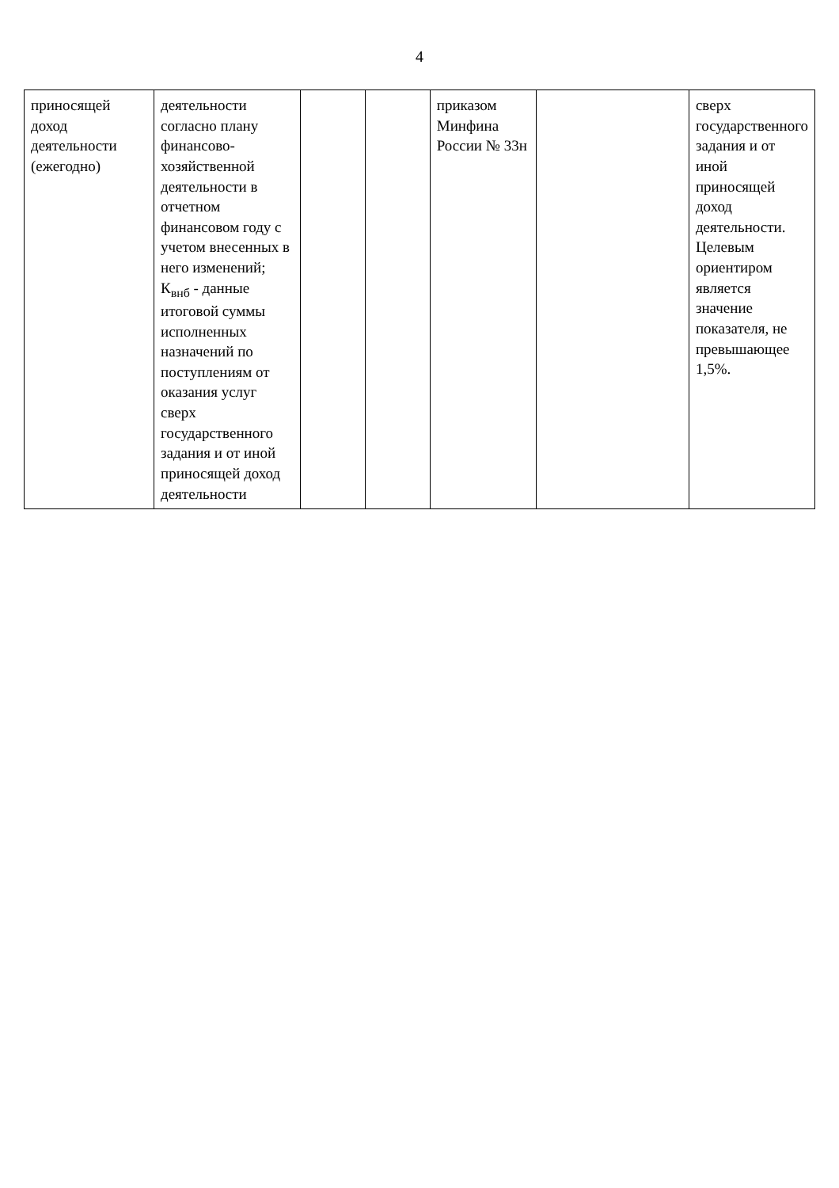4
| приносящей доход деятельности (ежегодно) | деятельности согласно плану финансово-хозяйственной деятельности в отчетном финансовом году с учетом внесенных в него изменений; К<sub>внб</sub> - данные итоговой суммы исполненных назначений по поступлениям от оказания услуг сверх государственного задания и от иной приносящей доход деятельности | | | приказом Минфина России № 33н | | сверх государственного задания и от иной приносящей доход деятельности. Целевым ориентиром является значение показателя, не превышающее 1,5%. |